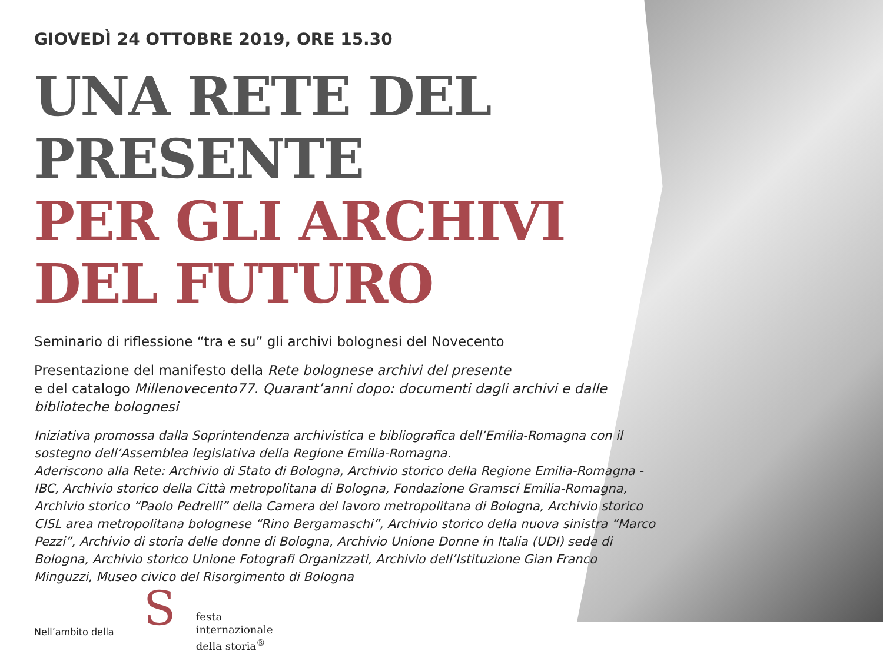GIOVEDÌ 24 OTTOBRE 2019, ORE 15.30
UNA RETE DEL PRESENTE
PER GLI ARCHIVI
DEL FUTURO
Seminario di riflessione “tra e su” gli archivi bolognesi del Novecento
Presentazione del manifesto della Rete bolognese archivi del presente
e del catalogo Millenovecento77. Quarant’anni dopo: documenti dagli archivi e dalle biblioteche bolognesi
Iniziativa promossa dalla Soprintendenza archivistica e bibliografica dell’Emilia-Romagna con il sostegno dell’Assemblea legislativa della Regione Emilia-Romagna.
Aderiscono alla Rete: Archivio di Stato di Bologna, Archivio storico della Regione Emilia-Romagna - IBC, Archivio storico della Città metropolitana di Bologna, Fondazione Gramsci Emilia-Romagna, Archivio storico “Paolo Pedrelli” della Camera del lavoro metropolitana di Bologna, Archivio storico CISL area metropolitana bolognese “Rino Bergamaschi”, Archivio storico della nuova sinistra “Marco Pezzi”, Archivio di storia delle donne di Bologna, Archivio Unione Donne in Italia (UDI) sede di Bologna, Archivio storico Unione Fotografi Organizzati, Archivio dell’Istituzione Gian Franco Minguzzi, Museo civico del Risorgimento di Bologna
Nell’ambito della
S
festa
internazionale
della storia<sup>®</sup>